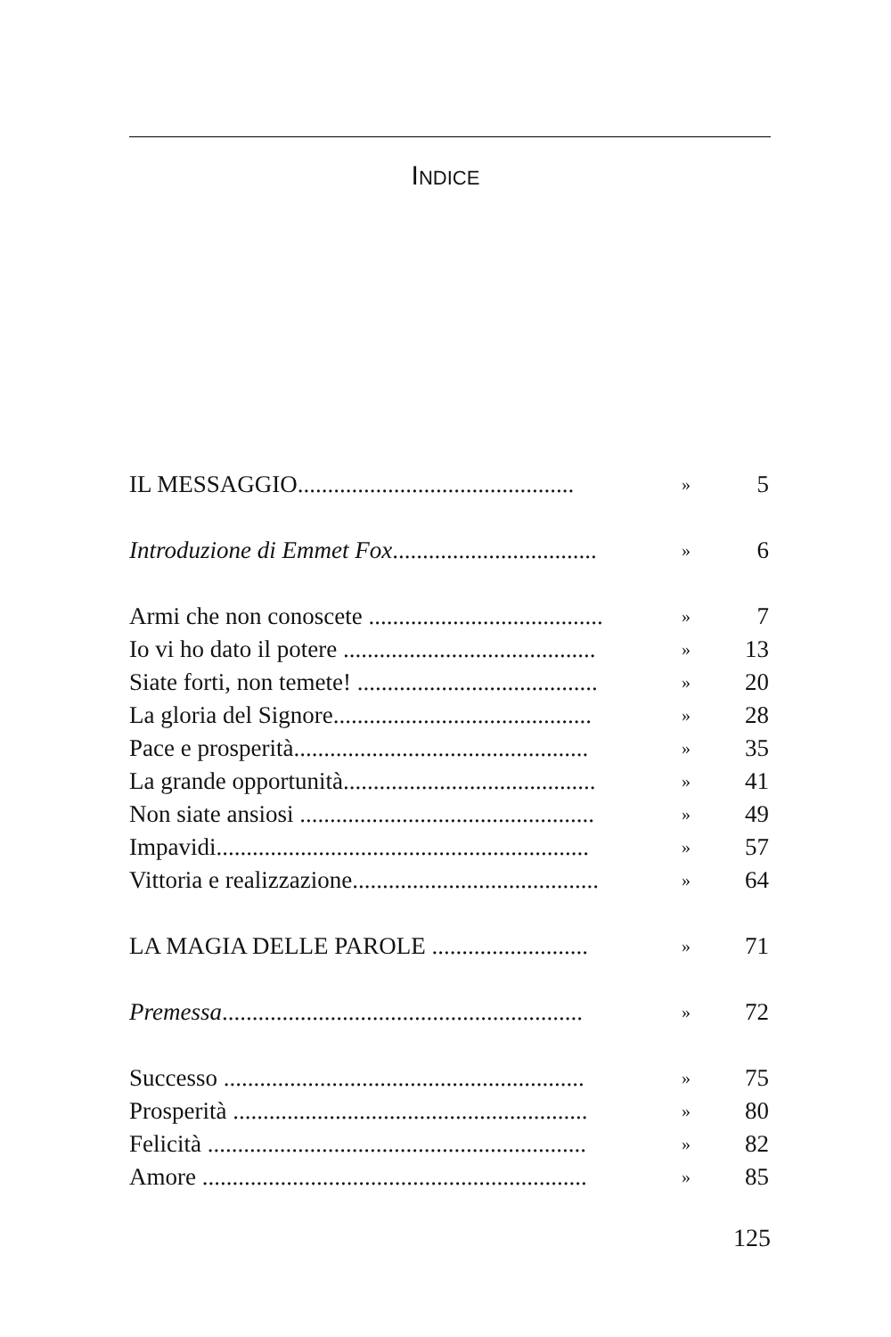INDICE
| IL MESSAGGIO.............................................. | » | 5 |
| Introduzione di Emmet Fox .................................. | » | 6 |
| Armi che non conoscete ....................................... | » | 7 |
| Io vi ho dato il potere .......................................... | » | 13 |
| Siate forti, non temete! ........................................ | » | 20 |
| La gloria del Signore........................................... | » | 28 |
| Pace e prosperità................................................. | » | 35 |
| La grande opportunità.......................................... | » | 41 |
| Non siate ansiosi ................................................. | » | 49 |
| Impavidi.............................................................. | » | 57 |
| Vittoria e realizzazione......................................... | » | 64 |
| LA MAGIA DELLE PAROLE .......................... | » | 71 |
| Premessa ............................................................ | » | 72 |
| Successo ............................................................ | » | 75 |
| Prosperità ........................................................... | » | 80 |
| Felicità ............................................................... | » | 82 |
| Amore ................................................................ | » | 85 |
125